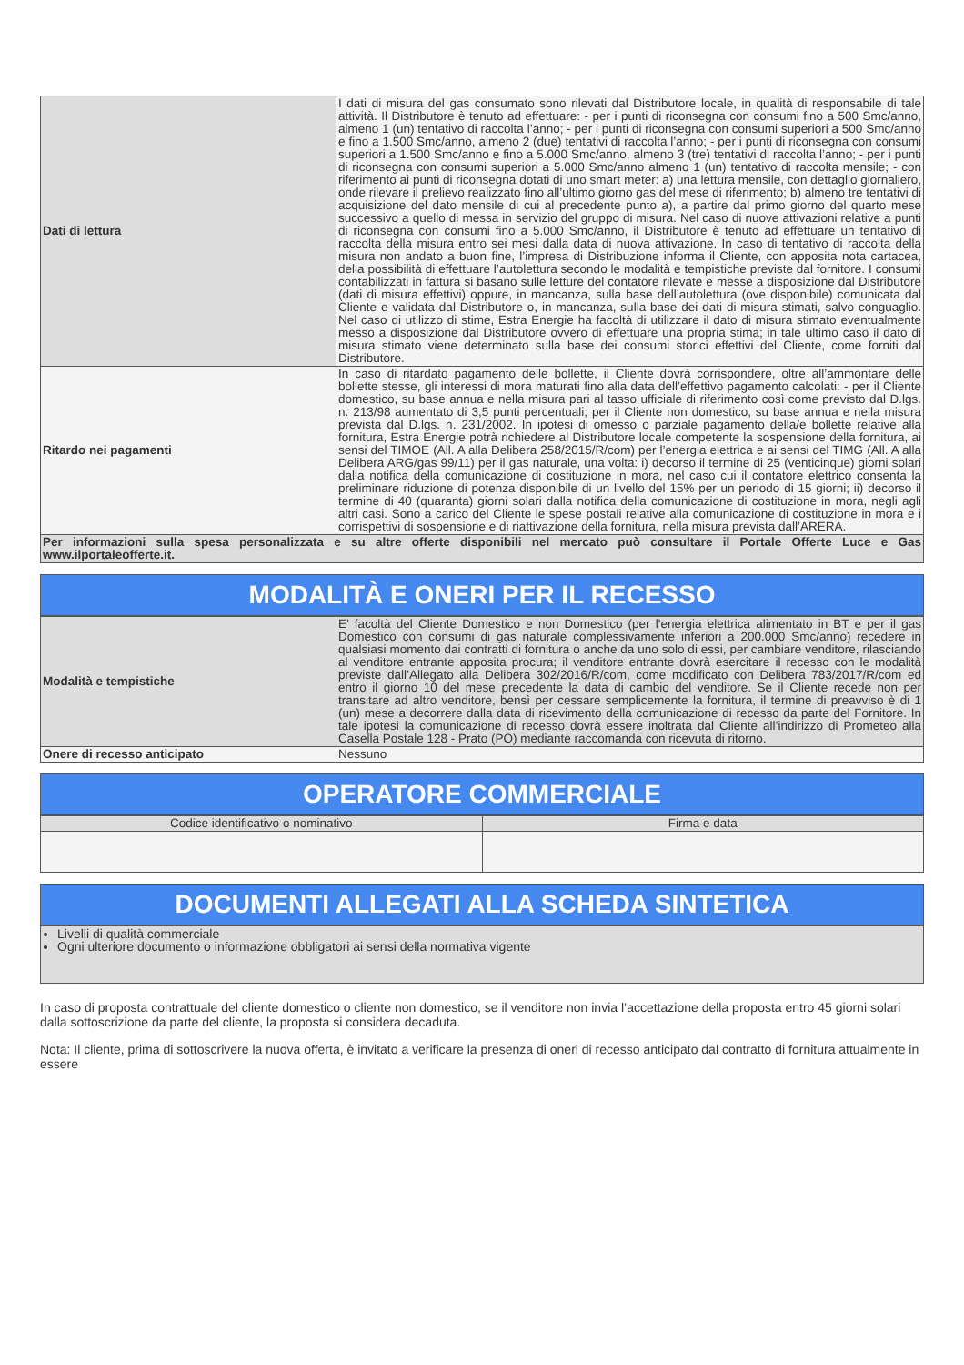| Dati di lettura | I dati di misura del gas consumato sono rilevati dal Distributore locale, in qualità di responsabile di tale attività. Il Distributore è tenuto ad effettuare: - per i punti di riconsegna con consumi fino a 500 Smc/anno, almeno 1 (un) tentativo di raccolta l’anno; - per i punti di riconsegna con consumi superiori a 500 Smc/anno e fino a 1.500 Smc/anno, almeno 2 (due) tentativi di raccolta l’anno; - per i punti di riconsegna con consumi superiori a 1.500 Smc/anno e fino a 5.000 Smc/anno, almeno 3 (tre) tentativi di raccolta l’anno; - per i punti di riconsegna con consumi superiori a 5.000 Smc/anno almeno 1 (un) tentativo di raccolta mensile; - con riferimento ai punti di riconsegna dotati di uno smart meter: a) una lettura mensile, con dettaglio giornaliero, onde rilevare il prelievo realizzato fino all’ultimo giorno gas del mese di riferimento; b) almeno tre tentativi di acquisizione del dato mensile di cui al precedente punto a), a partire dal primo giorno del quarto mese successivo a quello di messa in servizio del gruppo di misura. Nel caso di nuove attivazioni relative a punti di riconsegna con consumi fino a 5.000 Smc/anno, il Distributore è tenuto ad effettuare un tentativo di raccolta della misura entro sei mesi dalla data di nuova attivazione. In caso di tentativo di raccolta della misura non andato a buon fine, l’impresa di Distribuzione informa il Cliente, con apposita nota cartacea, della possibilità di effettuare l’autolettura secondo le modalità e tempistiche previste dal fornitore. I consumi contabilizzati in fattura si basano sulle letture del contatore rilevate e messe a disposizione dal Distributore (dati di misura effettivi) oppure, in mancanza, sulla base dell’autolettura (ove disponibile) comunicata dal Cliente e validata dal Distributore o, in mancanza, sulla base dei dati di misura stimati, salvo conguaglio. Nel caso di utilizzo di stime, Estra Energie ha facoltà di utilizzare il dato di misura stimato eventualmente messo a disposizione dal Distributore ovvero di effettuare una propria stima; in tale ultimo caso il dato di misura stimato viene determinato sulla base dei consumi storici effettivi del Cliente, come forniti dal Distributore. |
| Ritardo nei pagamenti | In caso di ritardato pagamento delle bollette, il Cliente dovrà corrispondere, oltre all’ammontare delle bollette stesse, gli interessi di mora maturati fino alla data dell’effettivo pagamento calcolati: - per il Cliente domestico, su base annua e nella misura pari al tasso ufficiale di riferimento così come previsto dal D.lgs. n. 213/98 aumentato di 3,5 punti percentuali; per il Cliente non domestico, su base annua e nella misura prevista dal D.lgs. n. 231/2002. In ipotesi di omesso o parziale pagamento della/e bollette relative alla fornitura, Estra Energie potrà richiedere al Distributore locale competente la sospensione della fornitura, ai sensi del TIMOE (All. A alla Delibera 258/2015/R/com) per l’energia elettrica e ai sensi del TIMG (All. A alla Delibera ARG/gas 99/11) per il gas naturale, una volta: i) decorso il termine di 25 (venticinque) giorni solari dalla notifica della comunicazione di costituzione in mora, nel caso cui il contatore elettrico consenta la preliminare riduzione di potenza disponibile di un livello del 15% per un periodo di 15 giorni; ii) decorso il termine di 40 (quaranta) giorni solari dalla notifica della comunicazione di costituzione in mora, negli agli altri casi. Sono a carico del Cliente le spese postali relative alla comunicazione di costituzione in mora e i corrispettivi di sospensione e di riattivazione della fornitura, nella misura prevista dall’ARERA. |
| Per informazioni sulla spesa personalizzata e su altre offerte disponibili nel mercato può consultare il Portale Offerte Luce e Gas www.ilportaleofferte.it. | |
MODALITÀ E ONERI PER IL RECESSO
| Modalità e tempistiche | E’ facoltà del Cliente Domestico e non Domestico (per l'energia elettrica alimentato in BT e per il gas Domestico con consumi di gas naturale complessivamente inferiori a 200.000 Smc/anno) recedere in qualsiasi momento dai contratti di fornitura o anche da uno solo di essi, per cambiare venditore, rilasciando al venditore entrante apposita procura; il venditore entrante dovrà esercitare il recesso con le modalità previste dall’Allegato alla Delibera 302/2016/R/com, come modificato con Delibera 783/2017/R/com ed entro il giorno 10 del mese precedente la data di cambio del venditore. Se il Cliente recede non per transitare ad altro venditore, bensì per cessare semplicemente la fornitura, il termine di preavviso è di 1 (un) mese a decorrere dalla data di ricevimento della comunicazione di recesso da parte del Fornitore. In tale ipotesi la comunicazione di recesso dovrà essere inoltrata dal Cliente all’indirizzo di Prometeo alla Casella Postale 128 - Prato (PO) mediante raccomanda con ricevuta di ritorno. |
| Onere di recesso anticipato | Nessuno |
OPERATORE COMMERCIALE
| Codice identificativo o nominativo | Firma e data |
DOCUMENTI ALLEGATI ALLA SCHEDA SINTETICA
| Livelli di qualità commerciale Ogni ulteriore documento o informazione obbligatori ai sensi della normativa vigente |
In caso di proposta contrattuale del cliente domestico o cliente non domestico, se il venditore non invia l’accettazione della proposta entro 45 giorni solari dalla sottoscrizione da parte del cliente, la proposta si considera decaduta.
Nota: Il cliente, prima di sottoscrivere la nuova offerta, è invitato a verificare la presenza di oneri di recesso anticipato dal contratto di fornitura attualmente in essere